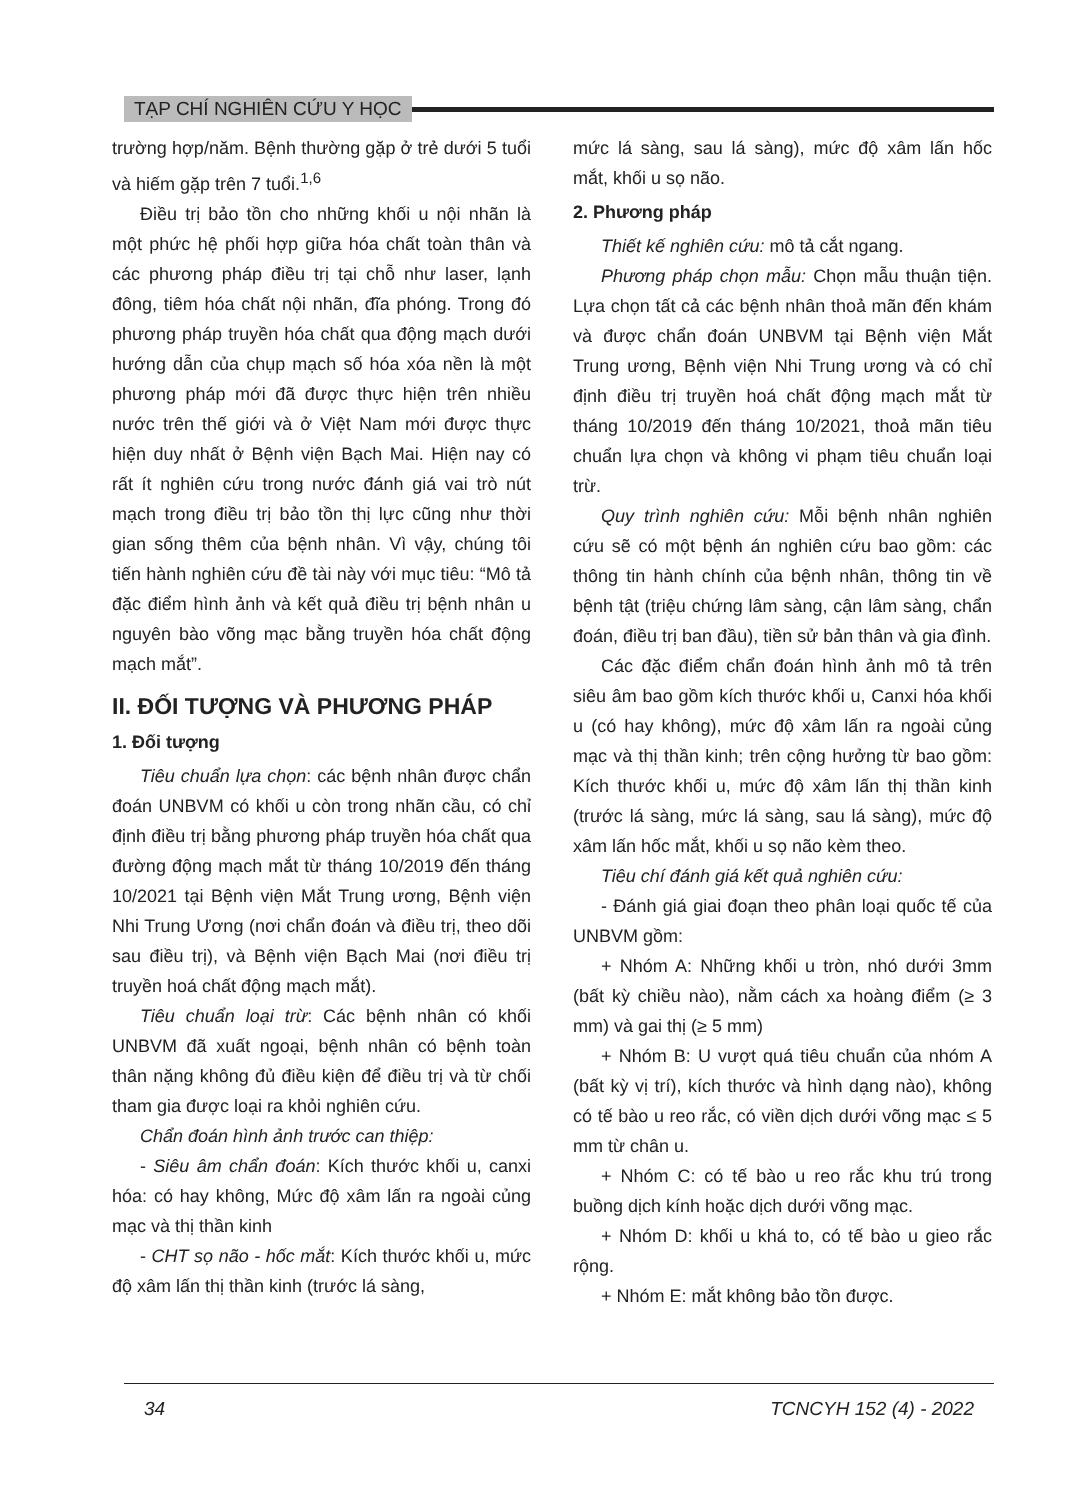TẠP CHÍ NGHIÊN CỨU Y HỌC
trường hợp/năm. Bệnh thường gặp ở trẻ dưới 5 tuổi và hiếm gặp trên 7 tuổi.<sup>1,6</sup>
Điều trị bảo tồn cho những khối u nội nhãn là một phức hệ phối hợp giữa hóa chất toàn thân và các phương pháp điều trị tại chỗ như laser, lạnh đông, tiêm hóa chất nội nhãn, đĩa phóng. Trong đó phương pháp truyền hóa chất qua động mạch dưới hướng dẫn của chụp mạch số hóa xóa nền là một phương pháp mới đã được thực hiện trên nhiều nước trên thế giới và ở Việt Nam mới được thực hiện duy nhất ở Bệnh viện Bạch Mai. Hiện nay có rất ít nghiên cứu trong nước đánh giá vai trò nút mạch trong điều trị bảo tồn thị lực cũng như thời gian sống thêm của bệnh nhân. Vì vậy, chúng tôi tiến hành nghiên cứu đề tài này với mục tiêu: “Mô tả đặc điểm hình ảnh và kết quả điều trị bệnh nhân u nguyên bào võng mạc bằng truyền hóa chất động mạch mắt”.
II. ĐỐI TƯỢNG VÀ PHƯƠNG PHÁP
1. Đối tượng
Tiêu chuẩn lựa chọn: các bệnh nhân được chẩn đoán UNBVM có khối u còn trong nhãn cầu, có chỉ định điều trị bằng phương pháp truyền hóa chất qua đường động mạch mắt từ tháng 10/2019 đến tháng 10/2021 tại Bệnh viện Mắt Trung ương, Bệnh viện Nhi Trung Ương (nơi chẩn đoán và điều trị, theo dõi sau điều trị), và Bệnh viện Bạch Mai (nơi điều trị truyền hoá chất động mạch mắt).
Tiêu chuẩn loại trừ: Các bệnh nhân có khối UNBVM đã xuất ngoại, bệnh nhân có bệnh toàn thân nặng không đủ điều kiện để điều trị và từ chối tham gia được loại ra khỏi nghiên cứu.
Chẩn đoán hình ảnh trước can thiệp:
- Siêu âm chẩn đoán: Kích thước khối u, canxi hóa: có hay không, Mức độ xâm lấn ra ngoài củng mạc và thị thần kinh
- CHT sọ não - hốc mắt: Kích thước khối u, mức độ xâm lấn thị thần kinh (trước lá sàng,
mức lá sàng, sau lá sàng), mức độ xâm lấn hốc mắt, khối u sọ não.
2. Phương pháp
Thiết kế nghiên cứu: mô tả cắt ngang.
Phương pháp chọn mẫu: Chọn mẫu thuận tiện. Lựa chọn tất cả các bệnh nhân thoả mãn đến khám và được chẩn đoán UNBVM tại Bệnh viện Mắt Trung ương, Bệnh viện Nhi Trung ương và có chỉ định điều trị truyền hoá chất động mạch mắt từ tháng 10/2019 đến tháng 10/2021, thoả mãn tiêu chuẩn lựa chọn và không vi phạm tiêu chuẩn loại trừ.
Quy trình nghiên cứu: Mỗi bệnh nhân nghiên cứu sẽ có một bệnh án nghiên cứu bao gồm: các thông tin hành chính của bệnh nhân, thông tin về bệnh tật (triệu chứng lâm sàng, cận lâm sàng, chẩn đoán, điều trị ban đầu), tiền sử bản thân và gia đình.
Các đặc điểm chẩn đoán hình ảnh mô tả trên siêu âm bao gồm kích thước khối u, Canxi hóa khối u (có hay không), mức độ xâm lấn ra ngoài củng mạc và thị thần kinh; trên cộng hưởng từ bao gồm: Kích thước khối u, mức độ xâm lấn thị thần kinh (trước lá sàng, mức lá sàng, sau lá sàng), mức độ xâm lấn hốc mắt, khối u sọ não kèm theo.
Tiêu chí đánh giá kết quả nghiên cứu:
- Đánh giá giai đoạn theo phân loại quốc tế của UNBVM gồm:
+ Nhóm A: Những khối u tròn, nhó dưới 3mm (bất kỳ chiều nào), nằm cách xa hoàng điểm (≥ 3 mm) và gai thị (≥ 5 mm)
+ Nhóm B: U vượt quá tiêu chuẩn của nhóm A (bất kỳ vị trí), kích thước và hình dạng nào), không có tế bào u reo rắc, có viền dịch dưới võng mạc ≤ 5 mm từ chân u.
+ Nhóm C: có tế bào u reo rắc khu trú trong buồng dịch kính hoặc dịch dưới võng mạc.
+ Nhóm D: khối u khá to, có tế bào u gieo rắc rộng.
+ Nhóm E: mắt không bảo tồn được.
34 TCNCYH 152 (4) - 2022